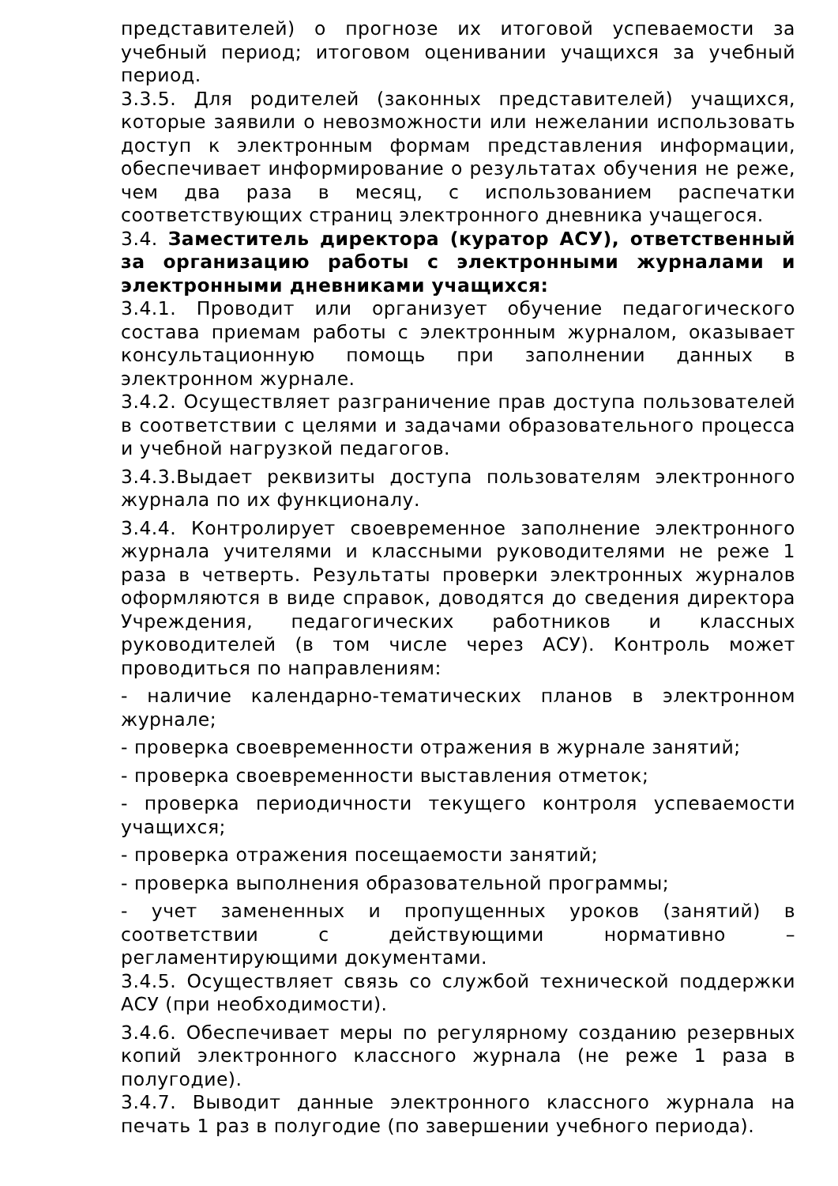представителей) о прогнозе их итоговой успеваемости за учебный период; итоговом оценивании учащихся за учебный период.
3.3.5. Для родителей (законных представителей) учащихся, которые заявили о невозможности или нежелании использовать доступ к электронным формам представления информации, обеспечивает информирование о результатах обучения не реже, чем два раза в месяц, с использованием распечатки соответствующих страниц электронного дневника учащегося.
3.4. Заместитель директора (куратор АСУ), ответственный за организацию работы с электронными журналами и электронными дневниками учащихся:
3.4.1. Проводит или организует обучение педагогического состава приемам работы с электронным журналом, оказывает консультационную помощь при заполнении данных в электронном журнале.
3.4.2. Осуществляет разграничение прав доступа пользователей в соответствии с целями и задачами образовательного процесса и учебной нагрузкой педагогов.
3.4.3.Выдает реквизиты доступа пользователям электронного журнала по их функционалу.
3.4.4. Контролирует своевременное заполнение электронного журнала учителями и классными руководителями не реже 1 раза в четверть. Результаты проверки электронных журналов оформляются в виде справок, доводятся до сведения директора Учреждения, педагогических работников и классных руководителей (в том числе через АСУ). Контроль может проводиться по направлениям:
- наличие календарно-тематических планов в электронном журнале;
- проверка своевременности отражения в журнале занятий;
- проверка своевременности выставления отметок;
- проверка периодичности текущего контроля успеваемости учащихся;
- проверка отражения посещаемости занятий;
- проверка выполнения образовательной программы;
- учет замененных и пропущенных уроков (занятий) в соответствии с действующими нормативно – регламентирующими документами.
3.4.5. Осуществляет связь со службой технической поддержки АСУ (при необходимости).
3.4.6. Обеспечивает меры по регулярному созданию резервных копий электронного классного журнала (не реже 1 раза в полугодие).
3.4.7. Выводит данные электронного классного журнала на печать 1 раз в полугодие (по завершении учебного периода).